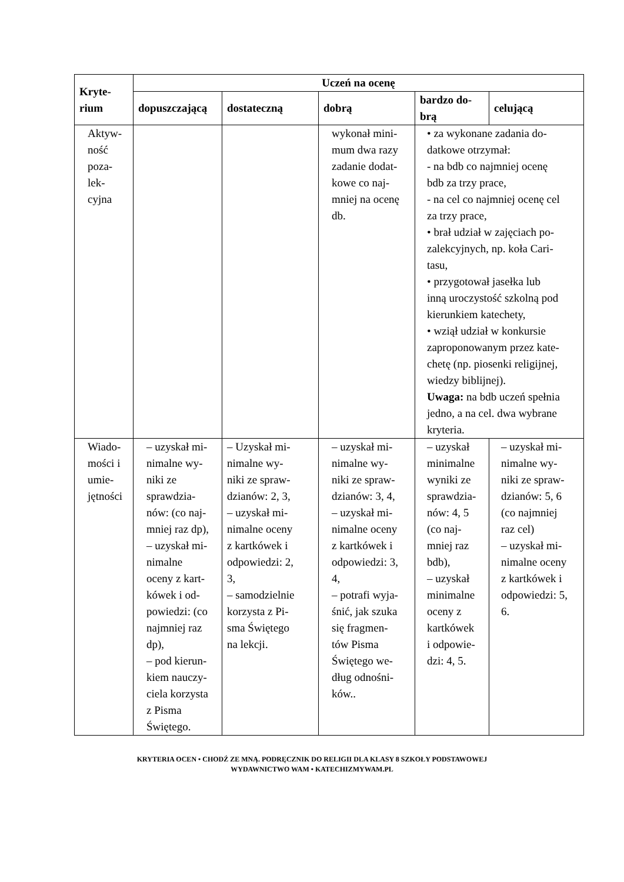| Kryte- rium | Uczeń na ocenę | | | | |
| --- | --- | --- | --- | --- | --- |
| | dopuszczającą | dostateczną | dobrą | bardzo do- brą | celującą |
| Aktyw- ność poza- lek- cyjna | | | wykonał mini- mum dwa razy zadanie dodat- kowe co naj- mniej na ocenę db. | • za wykonane zadania do- datkowe otrzymał: - na bdb co najmniej ocenę bdb za trzy prace, - na cel co najmniej ocenę cel za trzy prace, • brał udział w zajęciach po- zalekcyjnych, np. koła Cari- tasu, • przygotował jasełka lub inną uroczystość szkolną pod kierunkiem katechety, • wziął udział w konkursie zaproponowanym przez kate- chetę (np. piosenki religijnej, wiedzy biblijnej). Uwaga: na bdb uczeń spełnia jedno, a na cel. dwa wybrane kryteria. | |
| Wiado- mości i umie- jętności | – uzyskał mi- nimalne wy- niki ze sprawdzia- nów: (co naj- mniej raz dp), – uzyskał mi- nimalne oceny z kart- kówek i od- powiedzi: (co najmniej raz dp), – pod kierun- kiem nauczy- ciela korzysta z Pisma Świętego. | – Uzyskał mi- nimalne wy- niki ze spraw- dzianów: 2, 3, – uzyskał mi- nimalne oceny z kartkówek i odpowiedzi: 2, 3, – samodzielnie korzysta z Pi- sma Świętego na lekcji. | – uzyskał mi- nimalne wy- niki ze spraw- dzianów: 3, 4, – uzyskał mi- nimalne oceny z kartkówek i odpowiedzi: 3, 4, – potrafi wyja- śnić, jak szuka się fragmen- tów Pisma Świętego we- dług odnośni- ków.. | – uzyskał minimalne wyniki ze sprawdzia- nów: 4, 5 (co naj- mniej raz bdb), – uzyskał minimalne oceny z kartkówek i odpowie- dzi: 4, 5. | – uzyskał mi- nimalne wy- niki ze spraw- dzianów: 5, 6 (co najmniej raz cel) – uzyskał mi- nimalne oceny z kartkówek i odpowiedzi: 5, 6. |
KRYTERIA OCEN • CHODŹ ZE MNĄ. PODRĘCZNIK DO RELIGII DLA KLASY 8 SZKOŁY PODSTAWOWEJ
WYDAWNICTWO WAM • KATECHIZMYWAM.PL